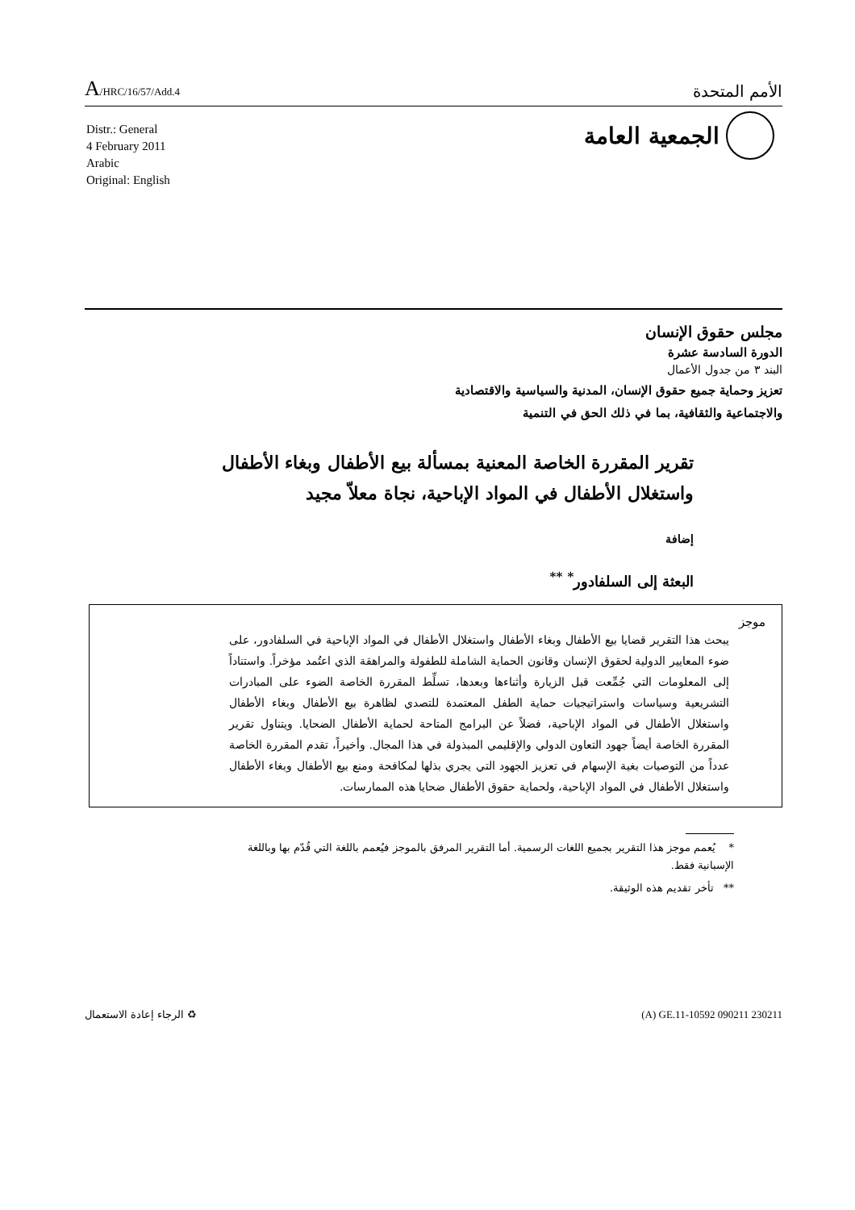A/HRC/16/57/Add.4
الأمم المتحدة
Distr.: General
4 February 2011
Arabic
Original: English
الجمعية العامة
مجلس حقوق الإنسان
الدورة السادسة عشرة
البند ٣ من جدول الأعمال
تعزيز وحماية جميع حقوق الإنسان، المدنية والسياسية والاقتصادية
والاجتماعية والثقافية، بما في ذلك الحق في التنمية
تقرير المقررة الخاصة المعنية بمسألة بيع الأطفال وبغاء الأطفال
واستغلال الأطفال في المواد الإباحية، نجاة معلاّ مجيد
إضافة
البعثة إلى السلفادور<sup>*</sup> <sup>**</sup>
موجز
يبحث هذا التقرير قضايا بيع الأطفال وبغاء الأطفال واستغلال الأطفال في المواد الإباحية في السلفادور، على ضوء المعايير الدولية لحقوق الإنسان وقانون الحماية الشاملة للطفولة والمراهقة الذي اعتُمد مؤخراً. واستناداً إلى المعلومات التي جُمِّعت قبل الزيارة وأثناءها وبعدها، تسلِّط المقررة الخاصة الضوء على المبادرات التشريعية وسياسات واستراتيجيات حماية الطفل المعتمدة للتصدي لظاهرة بيع الأطفال وبغاء الأطفال واستغلال الأطفال في المواد الإباحية، فضلاً عن البرامج المتاحة لحماية الأطفال الضحايا. ويتناول تقرير المقررة الخاصة أيضاً جهود التعاون الدولي والإقليمي المبذولة في هذا المجال. وأخيراً، تقدم المقررة الخاصة عدداً من التوصيات بغية الإسهام في تعزيز الجهود التي يجري بذلها لمكافحة ومنع بيع الأطفال وبغاء الأطفال واستغلال الأطفال في المواد الإباحية، ولحماية حقوق الأطفال ضحايا هذه الممارسات.
* يُعمم موجز هذا التقرير بجميع اللغات الرسمية. أما التقرير المرفق بالموجز فيُعمم باللغة التي قُدّم بها وباللغة الإسبانية فقط.
** تأخر تقديم هذه الوثيقة.
♻ الرجاء إعادة الاستعمال (A) GE.11-10592 090211 230211